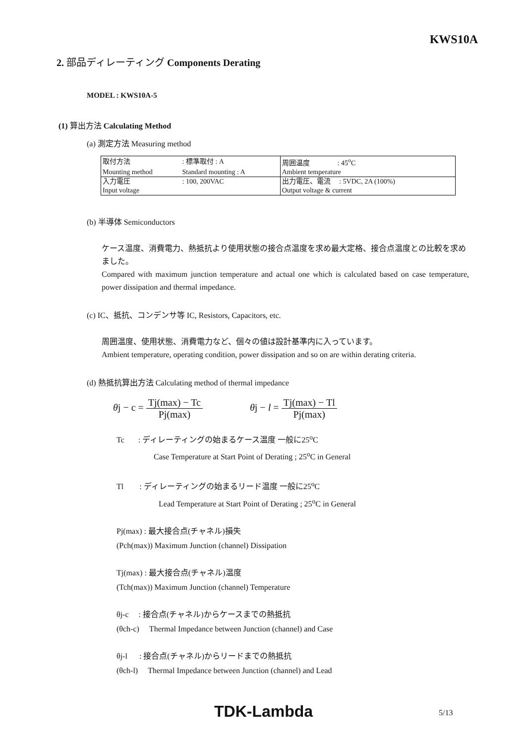KWS10A
2. 部品ディレーティング Components Derating
MODEL : KWS10A-5
(1) 算出方法 Calculating Method
(a) 測定方法 Measuring method
| 取付方法 | : 標準取付 : A | 周囲温度 : 45<sup>o</sup>C |
| Mounting method | Standard mounting : A | Ambient temperature |
| 入力電圧 | : 100, 200VAC | 出力電圧、電流 : 5VDC, 2A (100%) |
| Input voltage | | Output voltage & current |
(b) 半導体 Semiconductors
ケース温度、消費電力、熱抵抗より使用状態の接合点温度を求め最大定格、接合点温度との比較を求めました。
Compared with maximum junction temperature and actual one which is calculated based on case temperature, power dissipation and thermal impedance.
(c) IC、抵抗、コンデンサ等 IC, Resistors, Capacitors, etc.
周囲温度、使用状態、消費電力など、個々の値は設計基準内に入っています。
Ambient temperature, operating condition, power dissipation and so on are within derating criteria.
(d) 熱抵抗算出方法 Calculating method of thermal impedance
θj − c = Tj(max) − Tc Pj(max) θj − l = Tj(max) − Tl Pj(max)
Tc : ディレーティングの始まるケース温度 一般に25<sup>o</sup>C
Case Temperature at Start Point of Derating ; 25<sup>o</sup>C in General
Tl : ディレーティングの始まるリード温度 一般に25<sup>o</sup>C
Lead Temperature at Start Point of Derating ; 25<sup>o</sup>C in General
Pj(max) : 最大接合点(チャネル)損失
(Pch(max)) Maximum Junction (channel) Dissipation
Tj(max) : 最大接合点(チャネル)温度
(Tch(max)) Maximum Junction (channel) Temperature
θj-c : 接合点(チャネル)からケースまでの熱抵抗
(θch-c) Thermal Impedance between Junction (channel) and Case
θj-l : 接合点(チャネル)からリードまでの熱抵抗
(θch-l) Thermal Impedance between Junction (channel) and Lead
TDK-Lambda 5/13